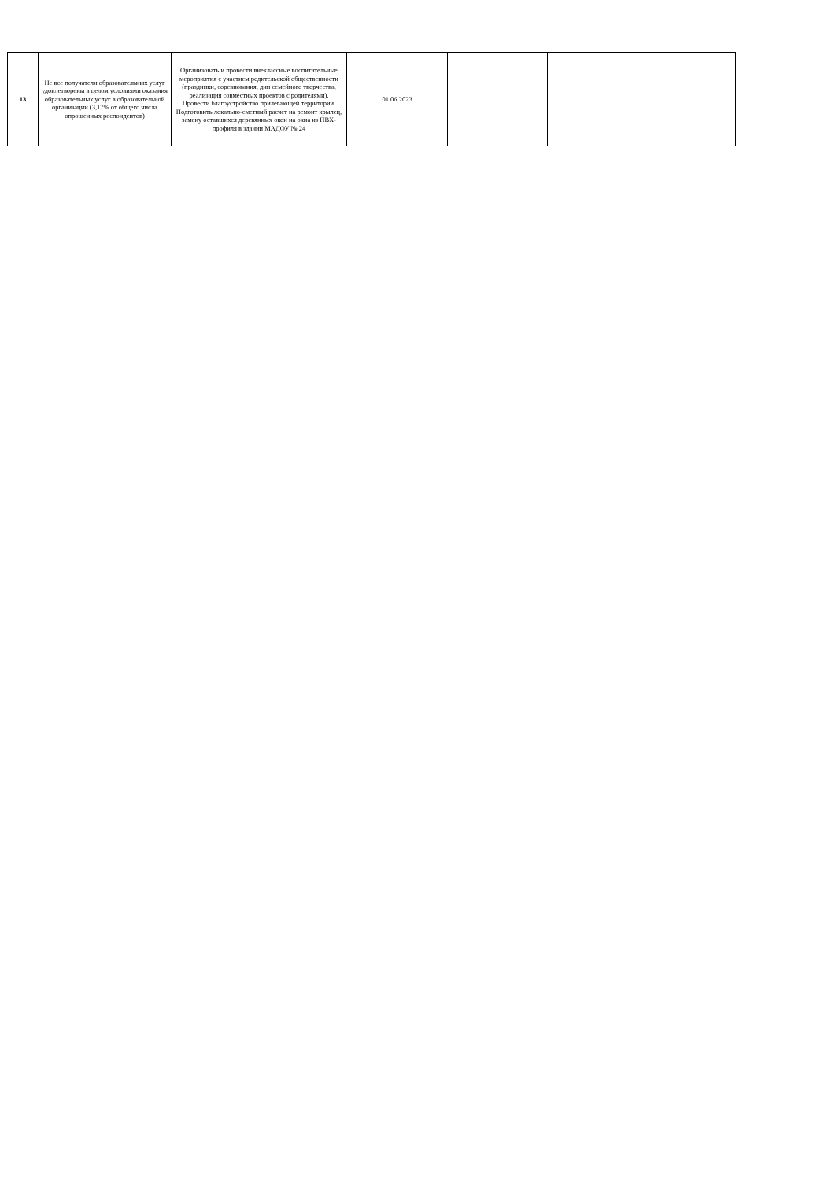| 13 | Не все получатели образовательных услуг удовлетворены в целом условиями оказания образовательных услуг в образовательной организации (3,17% от общего числа опрошенных респондентов) | Организовать и провести внеклассные воспитательные мероприятия с участием родительской общественности (праздники, соревнования, дни семейного творчества, реализация совместных проектов с родителями). Провести благоустройство прилегающей территории. Подготовить локально-сметный расчет на ремонт крылец, замену оставшихся деревянных окон на окна из ПВХ-профиля в здании МАДОУ № 24 | 01.06.2023 | | | |